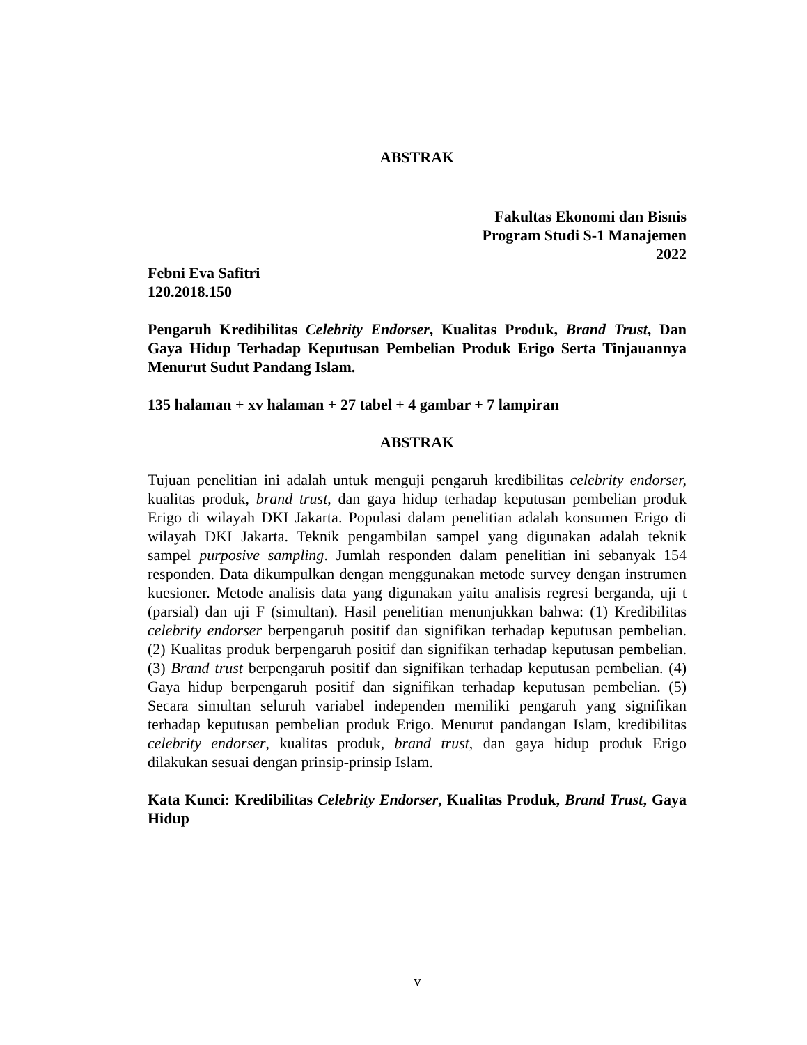ABSTRAK
Fakultas Ekonomi dan Bisnis
Program Studi S-1 Manajemen
2022
Febni Eva Safitri
120.2018.150
Pengaruh Kredibilitas Celebrity Endorser, Kualitas Produk, Brand Trust, Dan Gaya Hidup Terhadap Keputusan Pembelian Produk Erigo Serta Tinjauannya Menurut Sudut Pandang Islam.
135 halaman + xv halaman + 27 tabel + 4 gambar + 7 lampiran
ABSTRAK
Tujuan penelitian ini adalah untuk menguji pengaruh kredibilitas celebrity endorser, kualitas produk, brand trust, dan gaya hidup terhadap keputusan pembelian produk Erigo di wilayah DKI Jakarta. Populasi dalam penelitian adalah konsumen Erigo di wilayah DKI Jakarta. Teknik pengambilan sampel yang digunakan adalah teknik sampel purposive sampling. Jumlah responden dalam penelitian ini sebanyak 154 responden. Data dikumpulkan dengan menggunakan metode survey dengan instrumen kuesioner. Metode analisis data yang digunakan yaitu analisis regresi berganda, uji t (parsial) dan uji F (simultan). Hasil penelitian menunjukkan bahwa: (1) Kredibilitas celebrity endorser berpengaruh positif dan signifikan terhadap keputusan pembelian. (2) Kualitas produk berpengaruh positif dan signifikan terhadap keputusan pembelian. (3) Brand trust berpengaruh positif dan signifikan terhadap keputusan pembelian. (4) Gaya hidup berpengaruh positif dan signifikan terhadap keputusan pembelian. (5) Secara simultan seluruh variabel independen memiliki pengaruh yang signifikan terhadap keputusan pembelian produk Erigo. Menurut pandangan Islam, kredibilitas celebrity endorser, kualitas produk, brand trust, dan gaya hidup produk Erigo dilakukan sesuai dengan prinsip-prinsip Islam.
Kata Kunci: Kredibilitas Celebrity Endorser, Kualitas Produk, Brand Trust, Gaya Hidup
v